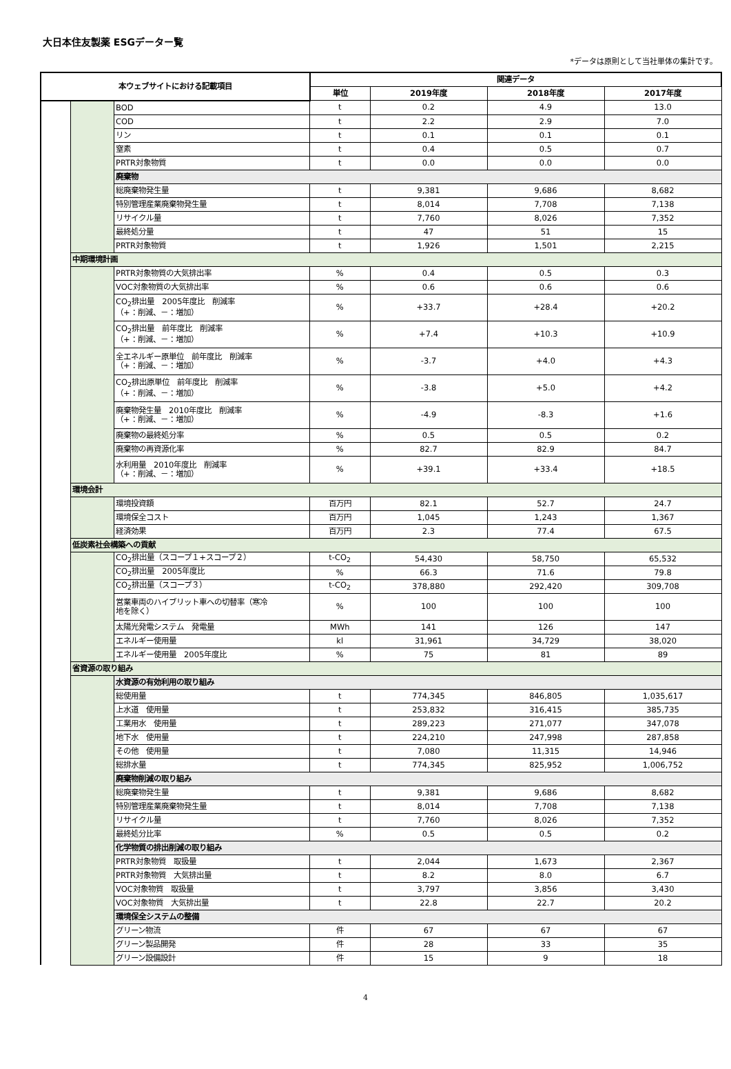大日本住友製薬 ESGデーター覧
*データは原則として当社単体の集計です。
| 本ウェブサイトにおける記載項目 | | | 関連データ | | | |
| --- | --- | --- | --- | --- | --- | --- |
| | | | 単位 | 2019年度 | 2018年度 | 2017年度 |
| | | BOD | t | 0.2 | 4.9 | 13.0 |
| | | COD | t | 2.2 | 2.9 | 7.0 |
| | | リン | t | 0.1 | 0.1 | 0.1 |
| | | 窒素 | t | 0.4 | 0.5 | 0.7 |
| | | PRTR対象物質 | t | 0.0 | 0.0 | 0.0 |
| | | 廃棄物 | | | | |
| | | 総廃棄物発生量 | t | 9,381 | 9,686 | 8,682 |
| | | 特別管理産業廃棄物発生量 | t | 8,014 | 7,708 | 7,138 |
| | | リサイクル量 | t | 7,760 | 8,026 | 7,352 |
| | | 最終処分量 | t | 47 | 51 | 15 |
| | | PRTR対象物質 | t | 1,926 | 1,501 | 2,215 |
| | 中期環境計画 | | | | | |
| | | PRTR対象物質の大気排出率 | % | 0.4 | 0.5 | 0.3 |
| | | VOC対象物質の大気排出率 | % | 0.6 | 0.6 | 0.6 |
| | | CO<sub>2</sub>排出量 2005年度比 削減率 （+：削減、－：増加） | % | +33.7 | +28.4 | +20.2 |
| | | CO<sub>2</sub>排出量 前年度比 削減率 （+：削減、－：増加） | % | +7.4 | +10.3 | +10.9 |
| | | 全エネルギー原単位 前年度比 削減率 （+：削減、－：増加） | % | -3.7 | +4.0 | +4.3 |
| | | CO<sub>2</sub>排出原単位 前年度比 削減率 （+：削減、－：増加） | % | -3.8 | +5.0 | +4.2 |
| | | 廃棄物発生量 2010年度比 削減率 （+：削減、－：増加） | % | -4.9 | -8.3 | +1.6 |
| | | 廃棄物の最終処分率 | % | 0.5 | 0.5 | 0.2 |
| | | 廃棄物の再資源化率 | % | 82.7 | 82.9 | 84.7 |
| | | 水利用量 2010年度比 削減率 （+：削減、－：増加） | % | +39.1 | +33.4 | +18.5 |
| | 環境会計 | | | | | |
| | | 環境投資額 | 百万円 | 82.1 | 52.7 | 24.7 |
| | | 環境保全コスト | 百万円 | 1,045 | 1,243 | 1,367 |
| | | 経済効果 | 百万円 | 2.3 | 77.4 | 67.5 |
| | 低炭素社会構築への貢献 | | | | | |
| | | CO<sub>2</sub>排出量（スコープ１+スコープ２） | t-CO<sub>2</sub> | 54,430 | 58,750 | 65,532 |
| | | CO<sub>2</sub>排出量 2005年度比 | % | 66.3 | 71.6 | 79.8 |
| | | CO<sub>2</sub>排出量（スコープ３） | t-CO<sub>2</sub> | 378,880 | 292,420 | 309,708 |
| | | 営業車両のハイブリット車への切替率（寒冷 地を除く） | % | 100 | 100 | 100 |
| | | 太陽光発電システム 発電量 | MWh | 141 | 126 | 147 |
| | | エネルギー使用量 | kl | 31,961 | 34,729 | 38,020 |
| | | エネルギー使用量 2005年度比 | % | 75 | 81 | 89 |
| | 省資源の取り組み | | | | | |
| | | 水資源の有効利用の取り組み | | | | |
| | | 総使用量 | t | 774,345 | 846,805 | 1,035,617 |
| | | 上水道 使用量 | t | 253,832 | 316,415 | 385,735 |
| | | 工業用水 使用量 | t | 289,223 | 271,077 | 347,078 |
| | | 地下水 使用量 | t | 224,210 | 247,998 | 287,858 |
| | | その他 使用量 | t | 7,080 | 11,315 | 14,946 |
| | | 総排水量 | t | 774,345 | 825,952 | 1,006,752 |
| | | 廃棄物削減の取り組み | | | | |
| | | 総廃棄物発生量 | t | 9,381 | 9,686 | 8,682 |
| | | 特別管理産業廃棄物発生量 | t | 8,014 | 7,708 | 7,138 |
| | | リサイクル量 | t | 7,760 | 8,026 | 7,352 |
| | | 最終処分比率 | % | 0.5 | 0.5 | 0.2 |
| | | 化学物質の排出削減の取り組み | | | | |
| | | PRTR対象物質 取扱量 | t | 2,044 | 1,673 | 2,367 |
| | | PRTR対象物質 大気排出量 | t | 8.2 | 8.0 | 6.7 |
| | | VOC対象物質 取扱量 | t | 3,797 | 3,856 | 3,430 |
| | | VOC対象物質 大気排出量 | t | 22.8 | 22.7 | 20.2 |
| | | 環境保全システムの整備 | | | | |
| | | グリーン物流 | 件 | 67 | 67 | 67 |
| | | グリーン製品開発 | 件 | 28 | 33 | 35 |
| | | グリーン設備設計 | 件 | 15 | 9 | 18 |
4